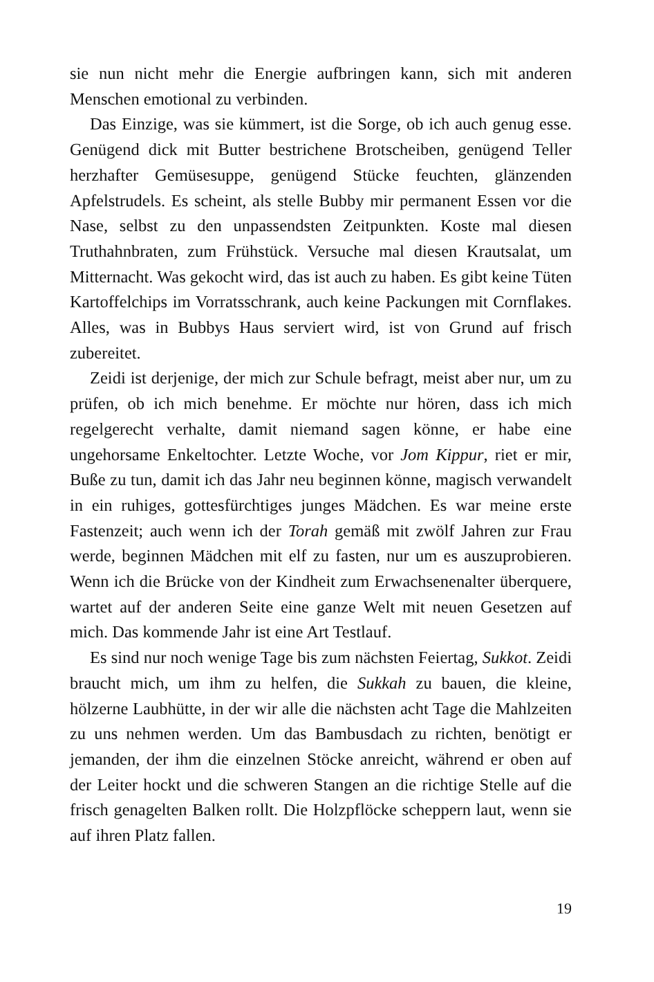sie nun nicht mehr die Energie aufbringen kann, sich mit anderen Menschen emotional zu verbinden.
Das Einzige, was sie kümmert, ist die Sorge, ob ich auch genug esse. Genügend dick mit Butter bestrichene Brotscheiben, genügend Teller herzhafter Gemüsesuppe, genügend Stücke feuchten, glänzenden Apfelstrudels. Es scheint, als stelle Bubby mir permanent Essen vor die Nase, selbst zu den unpassendsten Zeitpunkten. Koste mal diesen Truthahnbraten, zum Frühstück. Versuche mal diesen Krautsalat, um Mitternacht. Was gekocht wird, das ist auch zu haben. Es gibt keine Tüten Kartoffelchips im Vorratsschrank, auch keine Packungen mit Cornflakes. Alles, was in Bubbys Haus serviert wird, ist von Grund auf frisch zubereitet.
Zeidi ist derjenige, der mich zur Schule befragt, meist aber nur, um zu prüfen, ob ich mich benehme. Er möchte nur hören, dass ich mich regelgerecht verhalte, damit niemand sagen könne, er habe eine ungehorsame Enkeltochter. Letzte Woche, vor Jom Kippur, riet er mir, Buße zu tun, damit ich das Jahr neu beginnen könne, magisch verwandelt in ein ruhiges, gottesfürchtiges junges Mädchen. Es war meine erste Fastenzeit; auch wenn ich der Torah gemäß mit zwölf Jahren zur Frau werde, beginnen Mädchen mit elf zu fasten, nur um es auszuprobieren. Wenn ich die Brücke von der Kindheit zum Erwachsenenalter überquere, wartet auf der anderen Seite eine ganze Welt mit neuen Gesetzen auf mich. Das kommende Jahr ist eine Art Testlauf.
Es sind nur noch wenige Tage bis zum nächsten Feiertag, Sukkot. Zeidi braucht mich, um ihm zu helfen, die Sukkah zu bauen, die kleine, hölzerne Laubhütte, in der wir alle die nächsten acht Tage die Mahlzeiten zu uns nehmen werden. Um das Bambusdach zu richten, benötigt er jemanden, der ihm die einzelnen Stöcke anreicht, während er oben auf der Leiter hockt und die schweren Stangen an die richtige Stelle auf die frisch genagelten Balken rollt. Die Holzpflöcke scheppern laut, wenn sie auf ihren Platz fallen.
19